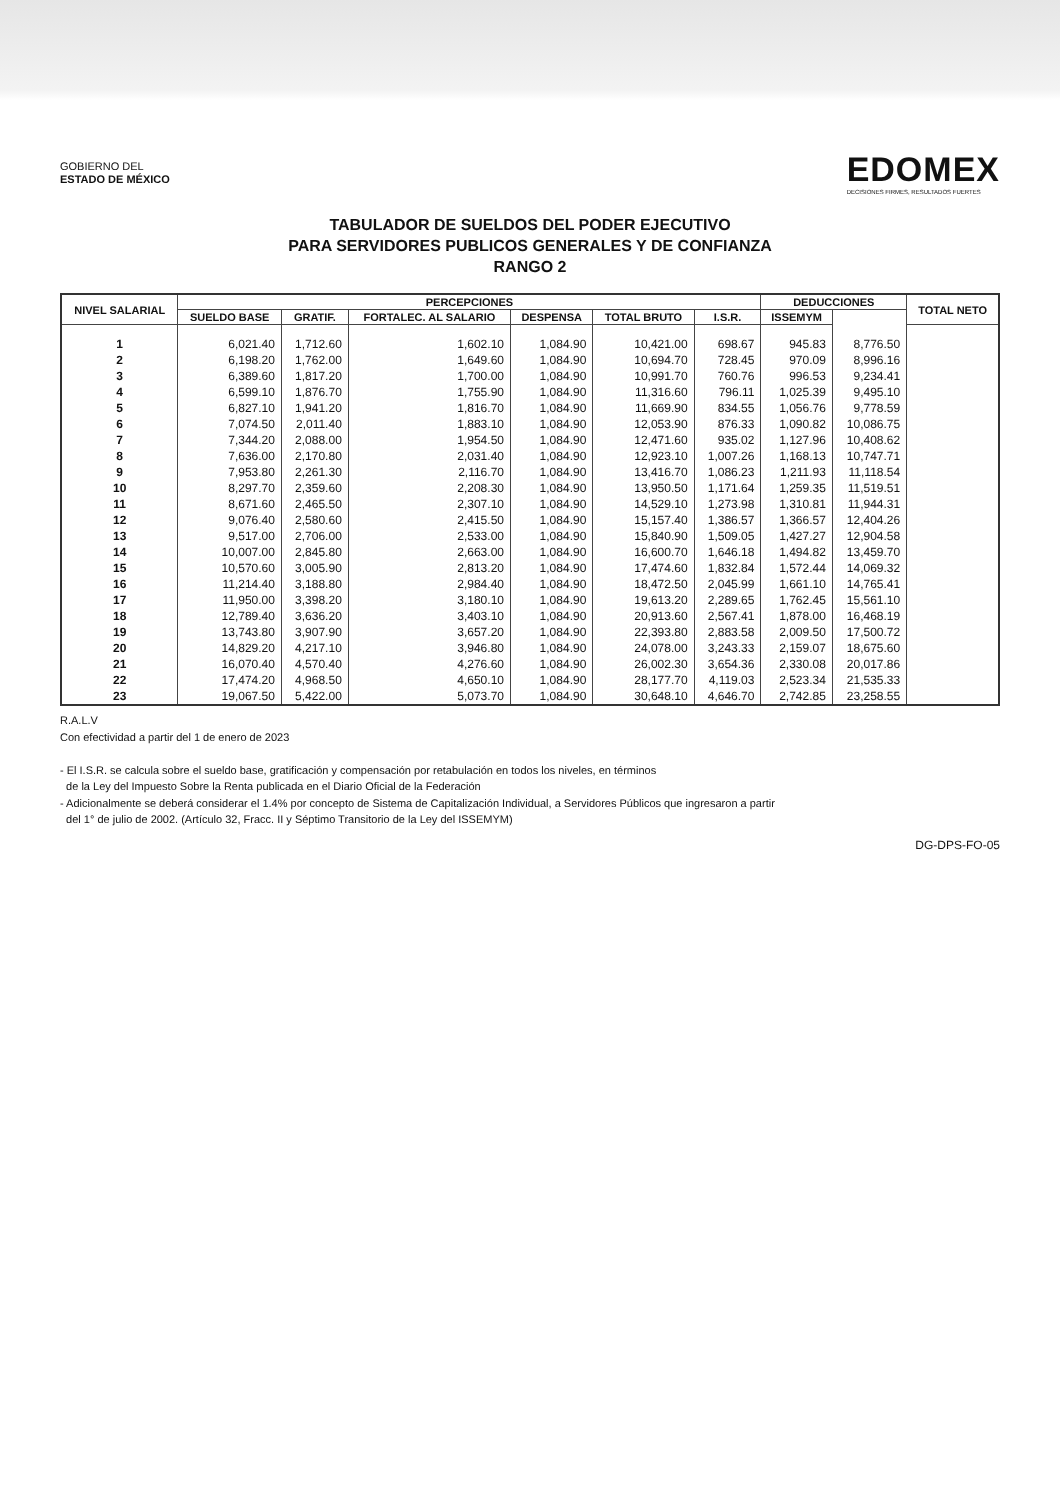GOBIERNO DEL
ESTADO DE MÉXICO
EDOMEX
DECISIONES FIRMES, RESULTADOS FUERTES
TABULADOR DE SUELDOS DEL PODER EJECUTIVO
PARA SERVIDORES PUBLICOS GENERALES Y DE CONFIANZA
RANGO 2
| NIVEL SALARIAL | PERCEPCIONES | | | | | | DEDUCCIONES | | TOTAL NETO |
| --- | --- | --- | --- | --- | --- | --- | --- | --- | --- |
| | SUELDO BASE | GRATIF. | FORTALEC. AL SALARIO | DESPENSA | TOTAL BRUTO | I.S.R. | ISSEMYM | | |
| 1 | 6,021.40 | 1,712.60 | 1,602.10 | 1,084.90 | 10,421.00 | 698.67 | 945.83 | 8,776.50 | |
| 2 | 6,198.20 | 1,762.00 | 1,649.60 | 1,084.90 | 10,694.70 | 728.45 | 970.09 | 8,996.16 | |
| 3 | 6,389.60 | 1,817.20 | 1,700.00 | 1,084.90 | 10,991.70 | 760.76 | 996.53 | 9,234.41 | |
| 4 | 6,599.10 | 1,876.70 | 1,755.90 | 1,084.90 | 11,316.60 | 796.11 | 1,025.39 | 9,495.10 | |
| 5 | 6,827.10 | 1,941.20 | 1,816.70 | 1,084.90 | 11,669.90 | 834.55 | 1,056.76 | 9,778.59 | |
| 6 | 7,074.50 | 2,011.40 | 1,883.10 | 1,084.90 | 12,053.90 | 876.33 | 1,090.82 | 10,086.75 | |
| 7 | 7,344.20 | 2,088.00 | 1,954.50 | 1,084.90 | 12,471.60 | 935.02 | 1,127.96 | 10,408.62 | |
| 8 | 7,636.00 | 2,170.80 | 2,031.40 | 1,084.90 | 12,923.10 | 1,007.26 | 1,168.13 | 10,747.71 | |
| 9 | 7,953.80 | 2,261.30 | 2,116.70 | 1,084.90 | 13,416.70 | 1,086.23 | 1,211.93 | 11,118.54 | |
| 10 | 8,297.70 | 2,359.60 | 2,208.30 | 1,084.90 | 13,950.50 | 1,171.64 | 1,259.35 | 11,519.51 | |
| 11 | 8,671.60 | 2,465.50 | 2,307.10 | 1,084.90 | 14,529.10 | 1,273.98 | 1,310.81 | 11,944.31 | |
| 12 | 9,076.40 | 2,580.60 | 2,415.50 | 1,084.90 | 15,157.40 | 1,386.57 | 1,366.57 | 12,404.26 | |
| 13 | 9,517.00 | 2,706.00 | 2,533.00 | 1,084.90 | 15,840.90 | 1,509.05 | 1,427.27 | 12,904.58 | |
| 14 | 10,007.00 | 2,845.80 | 2,663.00 | 1,084.90 | 16,600.70 | 1,646.18 | 1,494.82 | 13,459.70 | |
| 15 | 10,570.60 | 3,005.90 | 2,813.20 | 1,084.90 | 17,474.60 | 1,832.84 | 1,572.44 | 14,069.32 | |
| 16 | 11,214.40 | 3,188.80 | 2,984.40 | 1,084.90 | 18,472.50 | 2,045.99 | 1,661.10 | 14,765.41 | |
| 17 | 11,950.00 | 3,398.20 | 3,180.10 | 1,084.90 | 19,613.20 | 2,289.65 | 1,762.45 | 15,561.10 | |
| 18 | 12,789.40 | 3,636.20 | 3,403.10 | 1,084.90 | 20,913.60 | 2,567.41 | 1,878.00 | 16,468.19 | |
| 19 | 13,743.80 | 3,907.90 | 3,657.20 | 1,084.90 | 22,393.80 | 2,883.58 | 2,009.50 | 17,500.72 | |
| 20 | 14,829.20 | 4,217.10 | 3,946.80 | 1,084.90 | 24,078.00 | 3,243.33 | 2,159.07 | 18,675.60 | |
| 21 | 16,070.40 | 4,570.40 | 4,276.60 | 1,084.90 | 26,002.30 | 3,654.36 | 2,330.08 | 20,017.86 | |
| 22 | 17,474.20 | 4,968.50 | 4,650.10 | 1,084.90 | 28,177.70 | 4,119.03 | 2,523.34 | 21,535.33 | |
| 23 | 19,067.50 | 5,422.00 | 5,073.70 | 1,084.90 | 30,648.10 | 4,646.70 | 2,742.85 | 23,258.55 | |
R.A.L.V
Con efectividad a partir del 1 de enero de 2023
- El I.S.R. se calcula sobre el sueldo base, gratificación y compensación por retabulación en todos los niveles, en términos
de la Ley del Impuesto Sobre la Renta publicada en el Diario Oficial de la Federación
- Adicionalmente se deberá considerar el 1.4% por concepto de Sistema de Capitalización Individual, a Servidores Públicos que ingresaron a partir
del 1° de julio de 2002. (Artículo 32, Fracc. II y Séptimo Transitorio de la Ley del ISSEMYM)
DG-DPS-FO-05